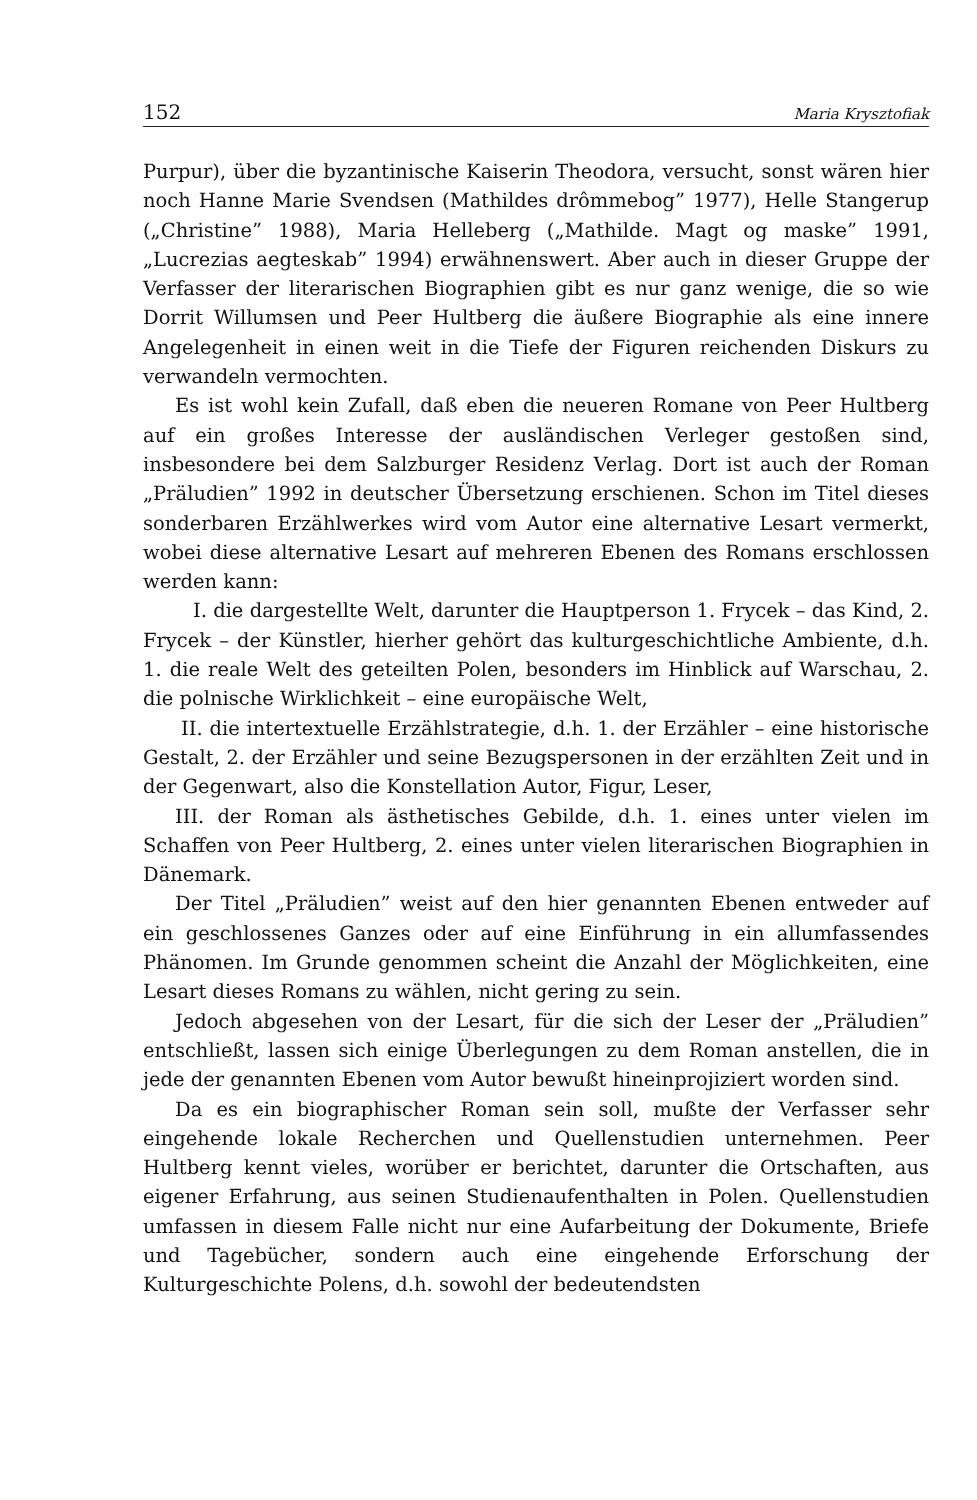152 Maria Krysztofiak
Purpur), über die byzantinische Kaiserin Theodora, versucht, sonst wären hier noch Hanne Marie Svendsen (Mathildes drômmebog” 1977), Helle Stangerup („Christine” 1988), Maria Helleberg („Mathilde. Magt og maske” 1991, „Lucrezias aegteskab” 1994) erwähnenswert. Aber auch in dieser Gruppe der Verfasser der literarischen Biographien gibt es nur ganz wenige, die so wie Dorrit Willumsen und Peer Hultberg die äußere Biographie als eine innere Angelegenheit in einen weit in die Tiefe der Figuren reichenden Diskurs zu verwandeln vermochten.
Es ist wohl kein Zufall, daß eben die neueren Romane von Peer Hultberg auf ein großes Interesse der ausländischen Verleger gestoßen sind, insbesondere bei dem Salzburger Residenz Verlag. Dort ist auch der Roman „Präludien” 1992 in deutscher Übersetzung erschienen. Schon im Titel dieses sonderbaren Erzählwerkes wird vom Autor eine alternative Lesart vermerkt, wobei diese alternative Lesart auf mehreren Ebenen des Romans erschlossen werden kann:
I. die dargestellte Welt, darunter die Hauptperson 1. Frycek – das Kind, 2. Frycek – der Künstler, hierher gehört das kulturgeschichtliche Ambiente, d.h. 1. die reale Welt des geteilten Polen, besonders im Hinblick auf Warschau, 2. die polnische Wirklichkeit – eine europäische Welt,
II. die intertextuelle Erzählstrategie, d.h. 1. der Erzähler – eine historische Gestalt, 2. der Erzähler und seine Bezugspersonen in der erzählten Zeit und in der Gegenwart, also die Konstellation Autor, Figur, Leser,
III. der Roman als ästhetisches Gebilde, d.h. 1. eines unter vielen im Schaffen von Peer Hultberg, 2. eines unter vielen literarischen Biographien in Dänemark.
Der Titel „Präludien” weist auf den hier genannten Ebenen entweder auf ein geschlossenes Ganzes oder auf eine Einführung in ein allumfassendes Phänomen. Im Grunde genommen scheint die Anzahl der Möglichkeiten, eine Lesart dieses Romans zu wählen, nicht gering zu sein.
Jedoch abgesehen von der Lesart, für die sich der Leser der „Präludien” entschließt, lassen sich einige Überlegungen zu dem Roman anstellen, die in jede der genannten Ebenen vom Autor bewußt hineinprojiziert worden sind.
Da es ein biographischer Roman sein soll, mußte der Verfasser sehr eingehende lokale Recherchen und Quellenstudien unternehmen. Peer Hultberg kennt vieles, worüber er berichtet, darunter die Ortschaften, aus eigener Erfahrung, aus seinen Studienaufenthalten in Polen. Quellenstudien umfassen in diesem Falle nicht nur eine Aufarbeitung der Dokumente, Briefe und Tagebücher, sondern auch eine eingehende Erforschung der Kulturgeschichte Polens, d.h. sowohl der bedeutendsten